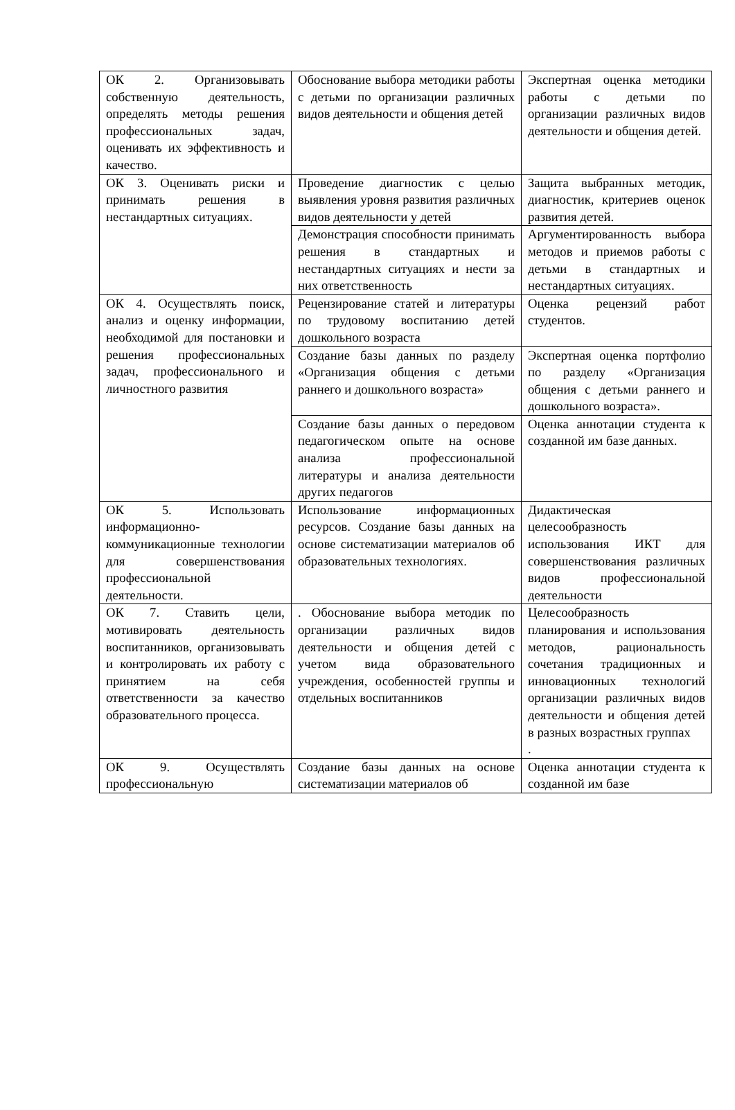| ОК 2. Организовывать собственную деятельность, определять методы решения профессиональных задач, оценивать их эффективность и качество. | Обоснование выбора методики работы с детьми по организации различных видов деятельности и общения детей | Экспертная оценка методики работы с детьми по организации различных видов деятельности и общения детей. |
| ОК 3. Оценивать риски и принимать решения в нестандартных ситуациях. | Проведение диагностик с целью выявления уровня развития различных видов деятельности у детей | Защита выбранных методик, диагностик, критериев оценок развития детей. |
| | Демонстрация способности принимать решения в стандартных и нестандартных ситуациях и нести за них ответственность | Аргументированность выбора методов и приемов работы с детьми в стандартных и нестандартных ситуациях. |
| ОК 4. Осуществлять поиск, анализ и оценку информации, необходимой для постановки и решения профессиональных задач, профессионального и личностного развития | Рецензирование статей и литературы по трудовому воспитанию детей дошкольного возраста | Оценка рецензий работ студентов. |
| | Создание базы данных по разделу «Организация общения с детьми раннего и дошкольного возраста» | Экспертная оценка портфолио по разделу «Организация общения с детьми раннего и дошкольного возраста». |
| | Создание базы данных о передовом педагогическом опыте на основе анализа профессиональной литературы и анализа деятельности других педагогов | Оценка аннотации студента к созданной им базе данных. |
| ОК 5. Использовать информационно-коммуникационные технологии для совершенствования профессиональной деятельности. | Использование информационных ресурсов. Создание базы данных на основе систематизации материалов об образовательных технологиях. | Дидактическая целесообразность использования ИКТ для совершенствования различных видов профессиональной деятельности |
| ОК 7. Ставить цели, мотивировать деятельность воспитанников, организовывать и контролировать их работу с принятием на себя ответственности за качество образовательного процесса. | . Обоснование выбора методик по организации различных видов деятельности и общения детей с учетом вида образовательного учреждения, особенностей группы и отдельных воспитанников | Целесообразность планирования и использования методов, рациональность сочетания традиционных и инновационных технологий организации различных видов деятельности и общения детей в разных возрастных группах . |
| ОК 9. Осуществлять профессиональную | Создание базы данных на основе систематизации материалов об | Оценка аннотации студента к созданной им базе |